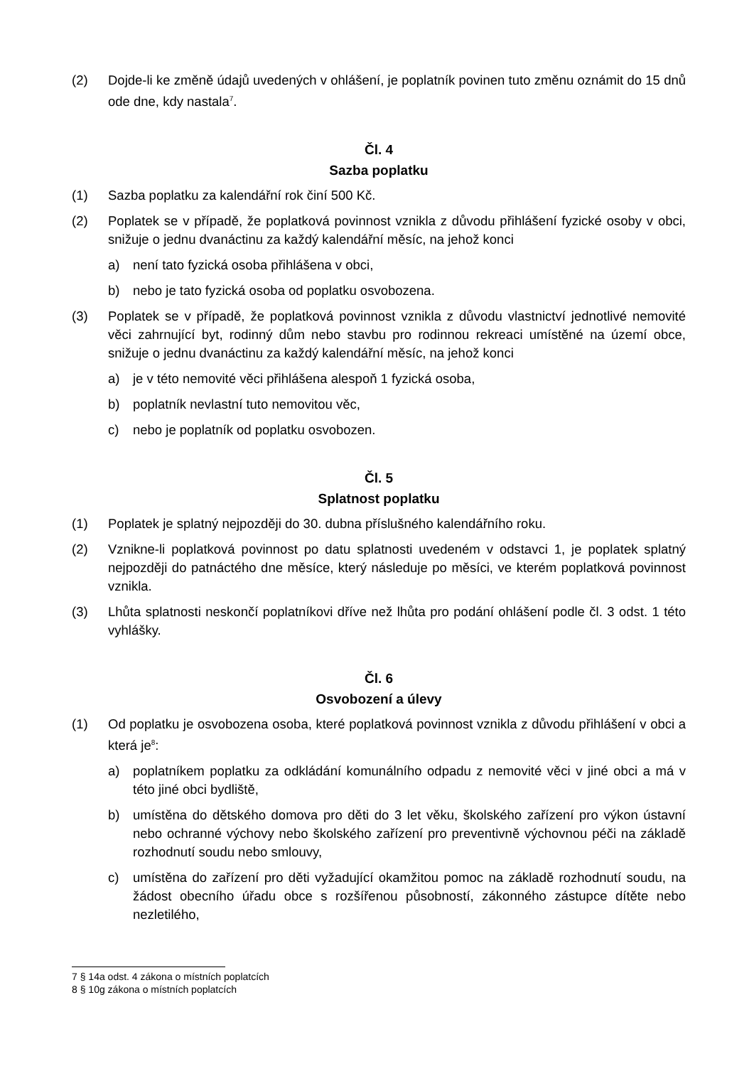(2) Dojde-li ke změně údajů uvedených v ohlášení, je poplatník povinen tuto změnu oznámit do 15 dnů ode dne, kdy nastala<sup>7</sup>.
Čl. 4
Sazba poplatku
(1) Sazba poplatku za kalendářní rok činí 500 Kč.
(2) Poplatek se v případě, že poplatková povinnost vznikla z důvodu přihlášení fyzické osoby v obci, snižuje o jednu dvanáctinu za každý kalendářní měsíc, na jehož konci
a) není tato fyzická osoba přihlášena v obci,
b) nebo je tato fyzická osoba od poplatku osvobozena.
(3) Poplatek se v případě, že poplatková povinnost vznikla z důvodu vlastnictví jednotlivé nemovité věci zahrnující byt, rodinný dům nebo stavbu pro rodinnou rekreaci umístěné na území obce, snižuje o jednu dvanáctinu za každý kalendářní měsíc, na jehož konci
a) je v této nemovité věci přihlášena alespoň 1 fyzická osoba,
b) poplatník nevlastní tuto nemovitou věc,
c) nebo je poplatník od poplatku osvobozen.
Čl. 5
Splatnost poplatku
(1) Poplatek je splatný nejpozději do 30. dubna příslušného kalendářního roku.
(2) Vznikne-li poplatková povinnost po datu splatnosti uvedeném v odstavci 1, je poplatek splatný nejpozději do patnáctého dne měsíce, který následuje po měsíci, ve kterém poplatková povinnost vznikla.
(3) Lhůta splatnosti neskončí poplatníkovi dříve než lhůta pro podání ohlášení podle čl. 3 odst. 1 této vyhlášky.
Čl. 6
Osvobození a úlevy
(1) Od poplatku je osvobozena osoba, které poplatková povinnost vznikla z důvodu přihlášení v obci a která je<sup>8</sup>:
a) poplatníkem poplatku za odkládání komunálního odpadu z nemovité věci v jiné obci a má v této jiné obci bydliště,
b) umístěna do dětského domova pro děti do 3 let věku, školského zařízení pro výkon ústavní nebo ochranné výchovy nebo školského zařízení pro preventivně výchovnou péči na základě rozhodnutí soudu nebo smlouvy,
c) umístěna do zařízení pro děti vyžadující okamžitou pomoc na základě rozhodnutí soudu, na žádost obecního úřadu obce s rozšířenou působností, zákonného zástupce dítěte nebo nezletilého,
7 § 14a odst. 4 zákona o místních poplatcích
8 § 10g zákona o místních poplatcích